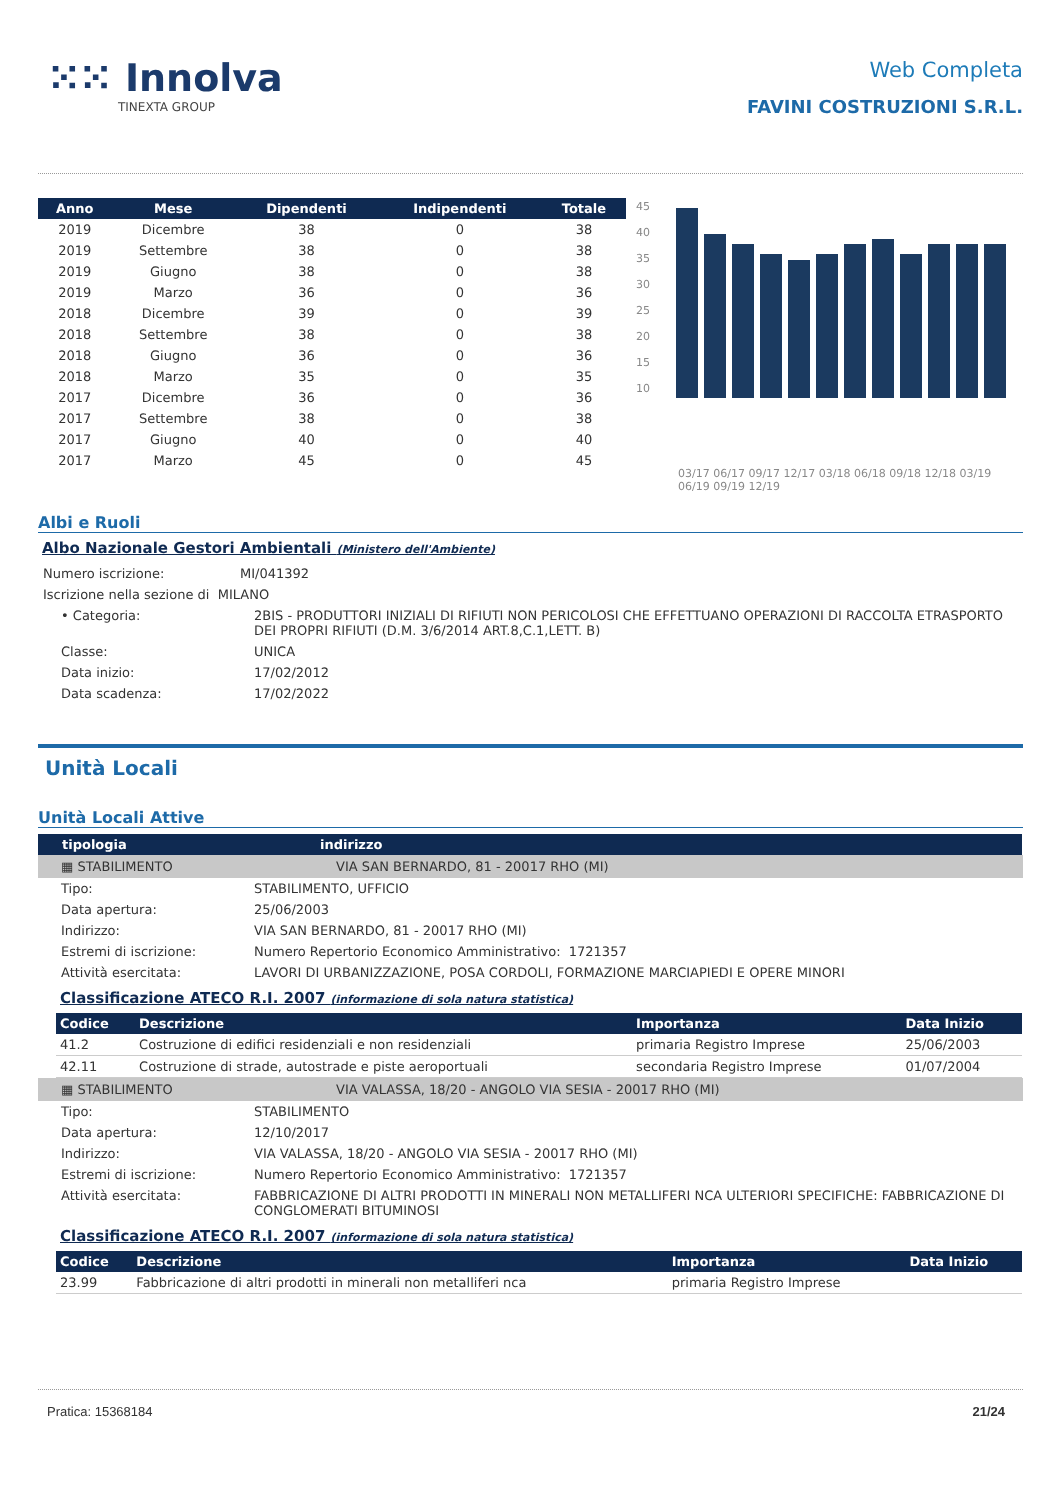⁙⁙ Innolva
TINEXTA GROUP
Web Completa
FAVINI COSTRUZIONI S.R.L.
| Anno | Mese | Dipendenti | Indipendenti | Totale |
| --- | --- | --- | --- | --- |
| 2019 | Dicembre | 38 | 0 | 38 |
| 2019 | Settembre | 38 | 0 | 38 |
| 2019 | Giugno | 38 | 0 | 38 |
| 2019 | Marzo | 36 | 0 | 36 |
| 2018 | Dicembre | 39 | 0 | 39 |
| 2018 | Settembre | 38 | 0 | 38 |
| 2018 | Giugno | 36 | 0 | 36 |
| 2018 | Marzo | 35 | 0 | 35 |
| 2017 | Dicembre | 36 | 0 | 36 |
| 2017 | Settembre | 38 | 0 | 38 |
| 2017 | Giugno | 40 | 0 | 40 |
| 2017 | Marzo | 45 | 0 | 45 |
45
40
35
30
25
20
15
10
03/17 06/17 09/17 12/17 03/18 06/18 09/18 12/18 03/19 06/19 09/19 12/19
Albi e Ruoli
Albo Nazionale Gestori Ambientali (Ministero dell'Ambiente)
Numero iscrizione: MI/041392
Iscrizione nella sezione di MILANO
• Categoria: 2BIS - PRODUTTORI INIZIALI DI RIFIUTI NON PERICOLOSI CHE EFFETTUANO OPERAZIONI DI RACCOLTA ETRASPORTO DEI PROPRI RIFIUTI (D.M. 3/6/2014 ART.8,C.1,LETT. B)
Classe: UNICA
Data inizio: 17/02/2012
Data scadenza: 17/02/2022
Unità Locali
Unità Locali Attive
| tipologia | indirizzo |
| --- | --- |
▦ STABILIMENTO VIA SAN BERNARDO, 81 - 20017 RHO (MI)
Tipo: STABILIMENTO, UFFICIO
Data apertura: 25/06/2003
Indirizzo: VIA SAN BERNARDO, 81 - 20017 RHO (MI)
Estremi di iscrizione: Numero Repertorio Economico Amministrativo: 1721357
Attività esercitata: LAVORI DI URBANIZZAZIONE, POSA CORDOLI, FORMAZIONE MARCIAPIEDI E OPERE MINORI
Classificazione ATECO R.I. 2007 (informazione di sola natura statistica)
| Codice | Descrizione | Importanza | Data Inizio |
| --- | --- | --- | --- |
| 41.2 | Costruzione di edifici residenziali e non residenziali | primaria Registro Imprese | 25/06/2003 |
| 42.11 | Costruzione di strade, autostrade e piste aeroportuali | secondaria Registro Imprese | 01/07/2004 |
▦ STABILIMENTO VIA VALASSA, 18/20 - ANGOLO VIA SESIA - 20017 RHO (MI)
Tipo: STABILIMENTO
Data apertura: 12/10/2017
Indirizzo: VIA VALASSA, 18/20 - ANGOLO VIA SESIA - 20017 RHO (MI)
Estremi di iscrizione: Numero Repertorio Economico Amministrativo: 1721357
Attività esercitata: FABBRICAZIONE DI ALTRI PRODOTTI IN MINERALI NON METALLIFERI NCA ULTERIORI SPECIFICHE: FABBRICAZIONE DI CONGLOMERATI BITUMINOSI
Classificazione ATECO R.I. 2007 (informazione di sola natura statistica)
| Codice | Descrizione | Importanza | Data Inizio |
| --- | --- | --- | --- |
| 23.99 | Fabbricazione di altri prodotti in minerali non metalliferi nca | primaria Registro Imprese | |
Pratica: 15368184 21/24